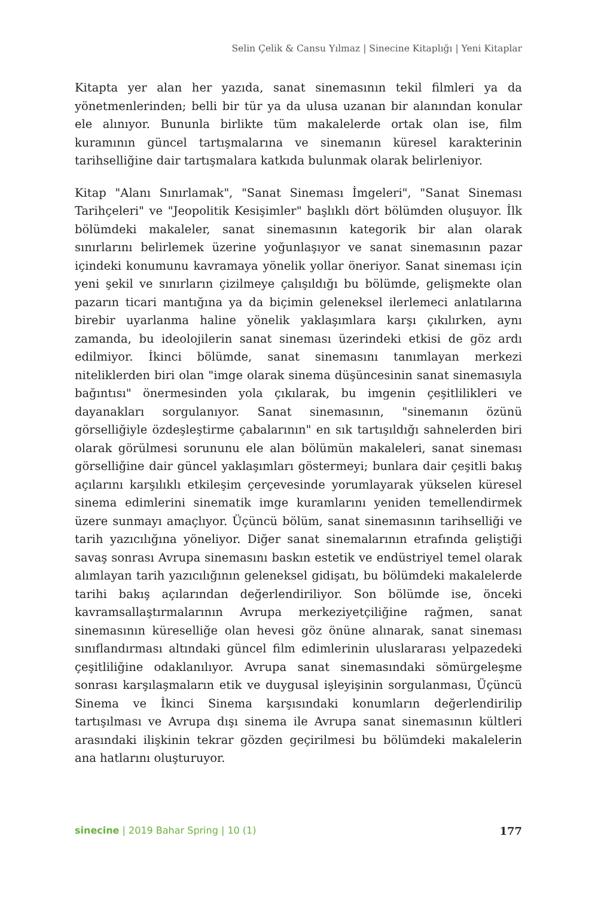Selin Çelik & Cansu Yılmaz | Sinecine Kitaplığı | Yeni Kitaplar
Kitapta yer alan her yazıda, sanat sinemasının tekil filmleri ya da yönetmenlerinden; belli bir tür ya da ulusa uzanan bir alanından konular ele alınıyor. Bununla birlikte tüm makalelerde ortak olan ise, film kuramının güncel tartışmalarına ve sinemanın küresel karakterinin tarihselliğine dair tartışmalara katkıda bulunmak olarak belirleniyor.
Kitap "Alanı Sınırlamak", "Sanat Sineması İmgeleri", "Sanat Sineması Tarihçeleri" ve "Jeopolitik Kesişimler" başlıklı dört bölümden oluşuyor. İlk bölümdeki makaleler, sanat sinemasının kategorik bir alan olarak sınırlarını belirlemek üzerine yoğunlaşıyor ve sanat sinemasının pazar içindeki konumunu kavramaya yönelik yollar öneriyor. Sanat sineması için yeni şekil ve sınırların çizilmeye çalışıldığı bu bölümde, gelişmekte olan pazarın ticari mantığına ya da biçimin geleneksel ilerlemeci anlatılarına birebir uyarlanma haline yönelik yaklaşımlara karşı çıkılırken, aynı zamanda, bu ideolojilerin sanat sineması üzerindeki etkisi de göz ardı edilmiyor. İkinci bölümde, sanat sinemasını tanımlayan merkezi niteliklerden biri olan "imge olarak sinema düşüncesinin sanat sinemasıyla bağıntısı" önermesinden yola çıkılarak, bu imgenin çeşitlilikleri ve dayanakları sorgulanıyor. Sanat sinemasının, "sinemanın özünü görselliğiyle özdeşleştirme çabalarının" en sık tartışıldığı sahnelerden biri olarak görülmesi sorununu ele alan bölümün makaleleri, sanat sineması görselliğine dair güncel yaklaşımları göstermeyi; bunlara dair çeşitli bakış açılarını karşılıklı etkileşim çerçevesinde yorumlayarak yükselen küresel sinema edimlerini sinematik imge kuramlarını yeniden temellendirmek üzere sunmayı amaçlıyor. Üçüncü bölüm, sanat sinemasının tarihselliği ve tarih yazıcılığına yöneliyor. Diğer sanat sinemalarının etrafında geliştiği savaş sonrası Avrupa sinemasını baskın estetik ve endüstriyel temel olarak alımlayan tarih yazıcılığının geleneksel gidişatı, bu bölümdeki makalelerde tarihi bakış açılarından değerlendiriliyor. Son bölümde ise, önceki kavramsallaştırmalarının Avrupa merkeziyetçiliğine rağmen, sanat sinemasının küreselliğe olan hevesi göz önüne alınarak, sanat sineması sınıflandırması altındaki güncel film edimlerinin uluslararası yelpazedeki çeşitliliğine odaklanılıyor. Avrupa sanat sinemasındaki sömürgeleşme sonrası karşılaşmaların etik ve duygusal işleyişinin sorgulanması, Üçüncü Sinema ve İkinci Sinema karşısındaki konumların değerlendirilip tartışılması ve Avrupa dışı sinema ile Avrupa sanat sinemasının kültleri arasındaki ilişkinin tekrar gözden geçirilmesi bu bölümdeki makalelerin ana hatlarını oluşturuyor.
sinecine | 2019 Bahar Spring | 10 (1) 177